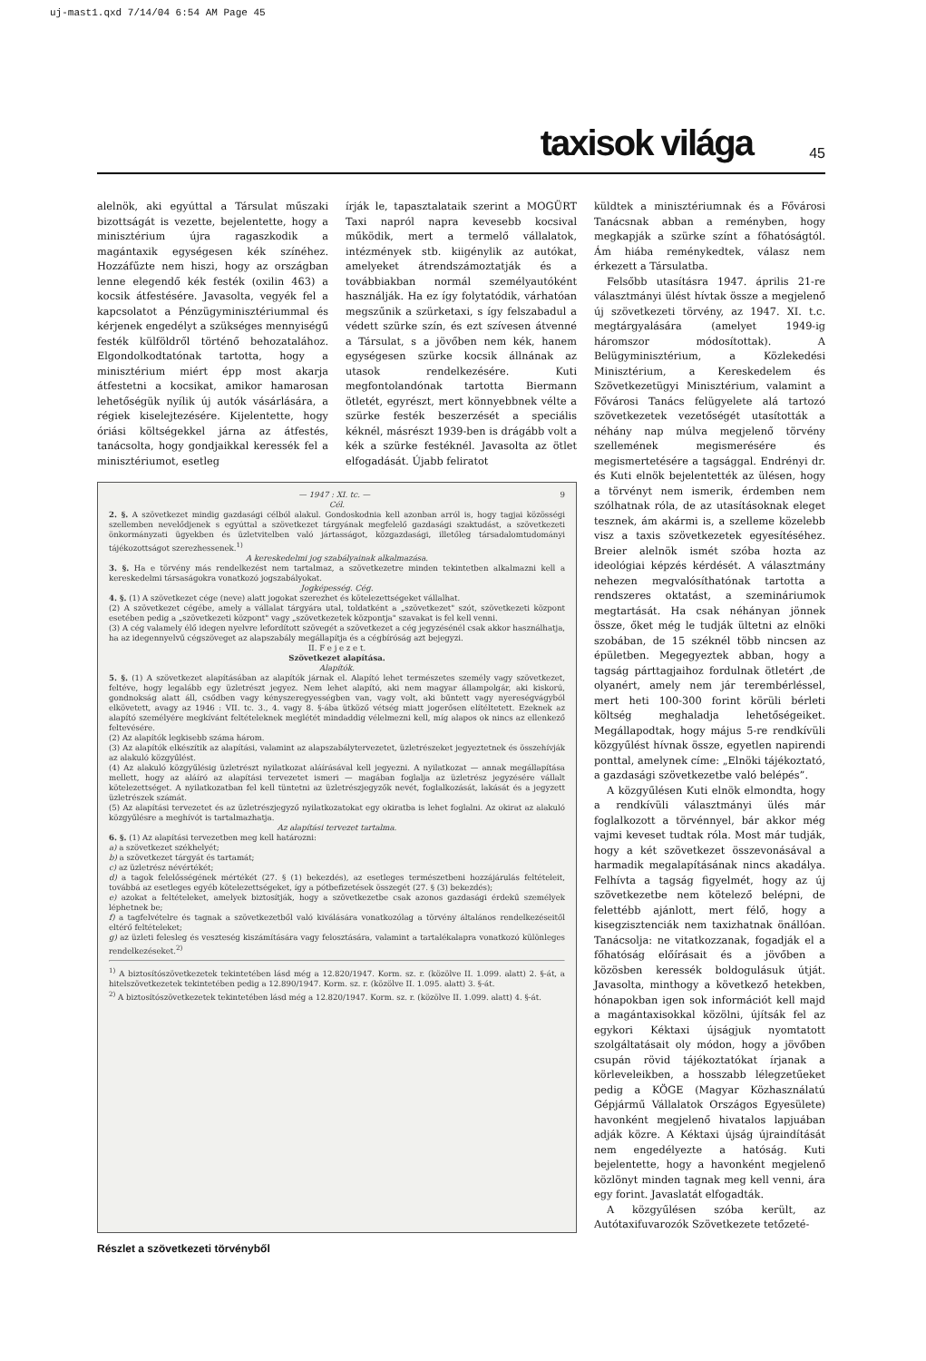uj-mast1.qxd 7/14/04 6:54 AM Page 45
taxisok világa 45
alelnök, aki egyúttal a Társulat műszaki bizottságát is vezette, bejelentette, hogy a minisztérium újra ragaszkodik a magántaxik egységesen kék színéhez. Hozzáfűzte nem hiszi, hogy az országban lenne elegendő kék festék (oxilin 463) a kocsik átfestésére. Javasolta, vegyék fel a kapcsolatot a Pénzügyminisztériummal és kérjenek engedélyt a szükséges mennyiségű festék külföldről történő behozatalához. Elgondolkodtatónak tartotta, hogy a minisztérium miért épp most akarja átfestetni a kocsikat, amikor hamarosan lehetőségük nyílik új autók vásárlására, a régiek kiselejtezésére. Kijelentette, hogy óriási költségekkel járna az átfestés, tanácsolta, hogy gondjaikkal keressék fel a minisztériumot, esetleg
írják le, tapasztalataik szerint a MOGÜRT Taxi napról napra kevesebb kocsival működik, mert a termelő vállalatok, intézmények stb. kiigénylik az autókat, amelyeket átrendszámoztatják és a továbbiakban normál személyautóként használják. Ha ez így folytatódik, várhatóan megszűnik a szürketaxi, s így felszabadul a védett szürke szín, és ezt szívesen átvenné a Társulat, s a jövőben nem kék, hanem egységesen szürke kocsik állnának az utasok rendelkezésére. Kuti megfontolandónak tartotta Biermann ötletét, egyrészt, mert könnyebbnek vélte a szürke festék beszerzését a speciális kéknél, másrészt 1939-ben is drágább volt a kék a szürke festéknél. Javasolta az ötlet elfogadását. Újabb feliratot
— 1947 : XI. tc. — 9
Cél.
2. §. A szövetkezet mindig gazdasági célból alakul. Gondoskodnia kell azonban arról is, hogy tagjai közösségi szellemben nevelődjenek s egyúttal a szövetkezet tárgyának megfelelő gazdasági szaktudást, a szövetkezeti önkormányzati ügyekben és üzletvitelben való jártasságot, közgazdasági, illetőleg társadalomtudományi tájékozottságot szerezhessenek.<sup>1)</sup>
A kereskedelmi jog szabályainak alkalmazása.
3. §. Ha e törvény más rendelkezést nem tartalmaz, a szövetkezetre minden tekintetben alkalmazni kell a kereskedelmi társaságokra vonatkozó jogszabályokat.
Jogképesség. Cég.
4. §. (1) A szövetkezet cége (neve) alatt jogokat szerezhet és kötelezettségeket vállalhat.
(2) A szövetkezet cégébe, amely a vállalat tárgyára utal, toldatként a „szövetkezet" szót, szövetkezeti központ esetében pedig a „szövetkezeti központ" vagy „szövetkezetek központja" szavakat is fel kell venni.
(3) A cég valamely élő idegen nyelvre lefordított szövegét a szövetkezet a cég jegyzésénél csak akkor használhatja, ha az idegennyelvű cégszöveget az alapszabály megállapítja és a cégbíróság azt bejegyzi.
II. F e j e z e t.
Szövetkezet alapítása.
Alapítók.
5. §. (1) A szövetkezet alapításában az alapítók járnak el. Alapító lehet természetes személy vagy szövetkezet, feltéve, hogy legalább egy üzletrészt jegyez. Nem lehet alapító, aki nem magyar állampolgár, aki kiskorú, gondnokság alatt áll, csődben vagy kényszeregyességben van, vagy volt, aki bűntett vagy nyereségvágyból elkövetett, avagy az 1946 : VII. tc. 3., 4. vagy 8. §-ába ütköző vétség miatt jogerősen elítéltetett. Ezeknek az alapító személyére megkívánt feltételeknek meglétét mindaddig vélelmezni kell, míg alapos ok nincs az ellenkező feltevésére.
(2) Az alapítók legkisebb száma három.
(3) Az alapítók elkészítik az alapítási, valamint az alapszabálytervezetet, üzletrészeket jegyeztetnek és összehívják az alakuló közgyűlést.
(4) Az alakuló közgyűlésig üzletrészt nyilatkozat aláírásával kell jegyezni. A nyilatkozat — annak megállapítása mellett, hogy az aláíró az alapítási tervezetet ismeri — magában foglalja az üzletrész jegyzésére vállalt kötelezettséget. A nyilatkozatban fel kell tüntetni az üzletrészjegyzők nevét, foglalkozását, lakását és a jegyzett üzletrészek számát.
(5) Az alapítási tervezetet és az üzletrészjegyző nyilatkozatokat egy okiratba is lehet foglalni. Az okirat az alakuló közgyűlésre a meghívót is tartalmazhatja.
Az alapítási tervezet tartalma.
6. §. (1) Az alapítási tervezetben meg kell határozni:
a) a szövetkezet székhelyét;
b) a szövetkezet tárgyát és tartamát;
c) az üzletrész névértékét;
d) a tagok felelősségének mértékét (27. § (1) bekezdés), az esetleges természetbeni hozzájárulás feltételeit, továbbá az esetleges egyéb kötelezettségeket, így a pótbefizetések összegét (27. § (3) bekezdés);
e) azokat a feltételeket, amelyek biztosítják, hogy a szövetkezetbe csak azonos gazdasági érdekű személyek léphetnek be;
f) a tagfelvételre és tagnak a szövetkezetből való kiválására vonatkozólag a törvény általános rendelkezéseitől eltérő feltételeket;
g) az üzleti felesleg és veszteség kiszámítására vagy felosztására, valamint a tartalékalapra vonatkozó különleges rendelkezéseket.<sup>2)</sup>
<sup>1)</sup> A biztosítószövetkezetek tekintetében lásd még a 12.820/1947. Korm. sz. r. (közölve II. 1.099. alatt) 2. §-át, a hitelszövetkezetek tekintetében pedig a 12.890/1947. Korm. sz. r. (közölve II. 1.095. alatt) 3. §-át.
<sup>2)</sup> A biztosítószövetkezetek tekintetében lásd még a 12.820/1947. Korm. sz. r. (közölve II. 1.099. alatt) 4. §-át.
Részlet a szövetkezeti törvényből
küldtek a minisztériumnak és a Fővárosi Tanácsnak abban a reményben, hogy megkapják a szürke színt a főhatóságtól. Ám hiába reménykedtek, válasz nem érkezett a Társulatba.
Felsőbb utasításra 1947. április 21-re választmányi ülést hívtak össze a megjelenő új szövetkezeti törvény, az 1947. XI. t.c. megtárgyalására (amelyet 1949-ig háromszor módosítottak). A Belügyminisztérium, a Közlekedési Minisztérium, a Kereskedelem és Szövetkezetügyi Minisztérium, valamint a Fővárosi Tanács felügyelete alá tartozó szövetkezetek vezetőségét utasították a néhány nap múlva megjelenő törvény szellemének megismerésére és megismertetésére a tagsággal. Endrényi dr. és Kuti elnök bejelentették az ülésen, hogy a törvényt nem ismerik, érdemben nem szólhatnak róla, de az utasításoknak eleget tesznek, ám akármi is, a szelleme közelebb visz a taxis szövetkezetek egyesítéséhez. Breier alelnök ismét szóba hozta az ideológiai képzés kérdését. A választmány nehezen megvalósíthatónak tartotta a rendszeres oktatást, a szemináriumok megtartását. Ha csak néhányan jönnek össze, őket még le tudják ültetni az elnöki szobában, de 15 széknél több nincsen az épületben. Megegyeztek abban, hogy a tagság párttagjaihoz fordulnak ötletért ,de olyanért, amely nem jár terembérléssel, mert heti 100-300 forint körüli bérleti költség meghaladja lehetőségeiket. Megállapodtak, hogy május 5-re rendkívüli közgyűlést hívnak össze, egyetlen napirendi ponttal, amelynek címe: „Elnöki tájékoztató, a gazdasági szövetkezetbe való belépés”.
A közgyűlésen Kuti elnök elmondta, hogy a rendkívüli választmányi ülés már foglalkozott a törvénnyel, bár akkor még vajmi keveset tudtak róla. Most már tudják, hogy a két szövetkezet összevonásával a harmadik megalapításának nincs akadálya. Felhívta a tagság figyelmét, hogy az új szövetkezetbe nem kötelező belépni, de felettébb ajánlott, mert félő, hogy a kisegzisztenciák nem taxizhatnak önállóan. Tanácsolja: ne vitatkozzanak, fogadják el a főhatóság előírásait és a jövőben a közösben keressék boldogulásuk útját. Javasolta, minthogy a következő hetekben, hónapokban igen sok információt kell majd a magántaxisokkal közölni, újítsák fel az egykori Kéktaxi újságjuk nyomtatott szolgáltatásait oly módon, hogy a jövőben csupán rövid tájékoztatókat írjanak a körleveleikben, a hosszabb lélegzetűeket pedig a KÖGE (Magyar Közhasználatú Gépjármű Vállalatok Országos Egyesülete) havonként megjelenő hivatalos lapjuában adják közre. A Kéktaxi újság újraindítását nem engedélyezte a hatóság. Kuti bejelentette, hogy a havonként megjelenő közlönyt minden tagnak meg kell venni, ára egy forint. Javaslatát elfogadták.
A közgyűlésen szóba került, az Autótaxifuvarozók Szövetkezete tetőzeté-